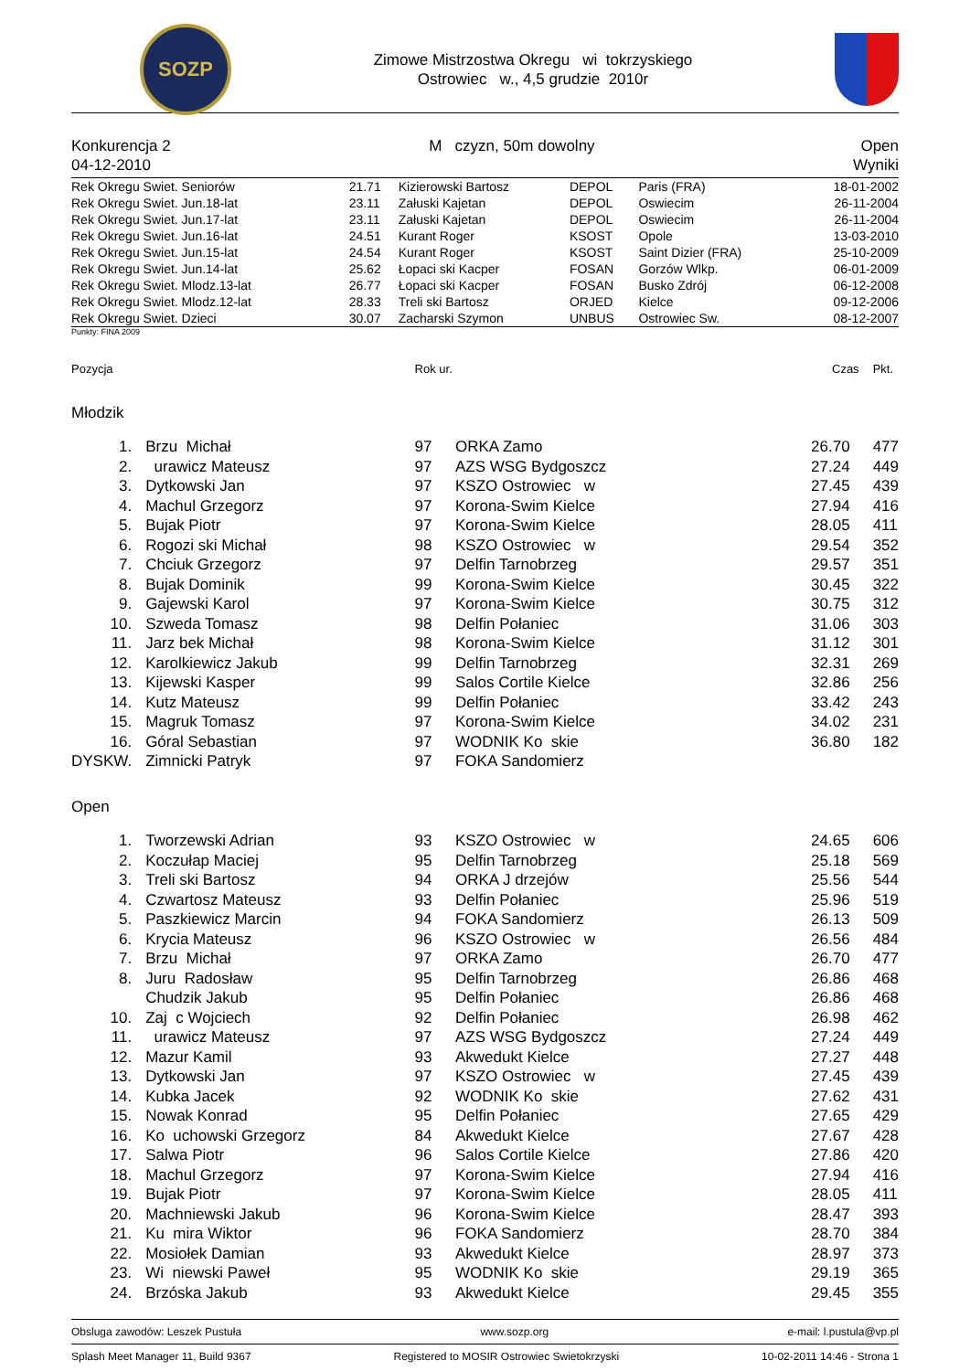SOZP
Zimowe Mistrzostwa Okregu wi tokrzyskiego
Ostrowiec w., 4,5 grudzie 2010r
Konkurencja 2
04-12-2010
M czyzn, 50m dowolny Open
Wyniki
| Rek Okregu Swiet. Seniorów | 21.71 | Kizierowski Bartosz | DEPOL | Paris (FRA) | 18-01-2002 |
| Rek Okregu Swiet. Jun.18-lat | 23.11 | Załuski Kajetan | DEPOL | Oswiecim | 26-11-2004 |
| Rek Okregu Swiet. Jun.17-lat | 23.11 | Załuski Kajetan | DEPOL | Oswiecim | 26-11-2004 |
| Rek Okregu Swiet. Jun.16-lat | 24.51 | Kurant Roger | KSOST | Opole | 13-03-2010 |
| Rek Okregu Swiet. Jun.15-lat | 24.54 | Kurant Roger | KSOST | Saint Dizier (FRA) | 25-10-2009 |
| Rek Okregu Swiet. Jun.14-lat | 25.62 | Łopaci ski Kacper | FOSAN | Gorzów Wlkp. | 06-01-2009 |
| Rek Okregu Swiet. Mlodz.13-lat | 26.77 | Łopaci ski Kacper | FOSAN | Busko Zdrój | 06-12-2008 |
| Rek Okregu Swiet. Mlodz.12-lat | 28.33 | Treli ski Bartosz | ORJED | Kielce | 09-12-2006 |
| Rek Okregu Swiet. Dzieci | 30.07 | Zacharski Szymon | UNBUS | Ostrowiec Sw. | 08-12-2007 |
Punkty: FINA 2009
| Pozycja | | Rok ur. | | Czas | Pkt. |
| --- | --- | --- | --- | --- | --- |
| Młodzik | | | | | |
| 1. | Brzu Michał | 97 | ORKA Zamo | 26.70 | 477 |
| 2. | urawicz Mateusz | 97 | AZS WSG Bydgoszcz | 27.24 | 449 |
| 3. | Dytkowski Jan | 97 | KSZO Ostrowiec w | 27.45 | 439 |
| 4. | Machul Grzegorz | 97 | Korona-Swim Kielce | 27.94 | 416 |
| 5. | Bujak Piotr | 97 | Korona-Swim Kielce | 28.05 | 411 |
| 6. | Rogozi ski Michał | 98 | KSZO Ostrowiec w | 29.54 | 352 |
| 7. | Chciuk Grzegorz | 97 | Delfin Tarnobrzeg | 29.57 | 351 |
| 8. | Bujak Dominik | 99 | Korona-Swim Kielce | 30.45 | 322 |
| 9. | Gajewski Karol | 97 | Korona-Swim Kielce | 30.75 | 312 |
| 10. | Szweda Tomasz | 98 | Delfin Połaniec | 31.06 | 303 |
| 11. | Jarz bek Michał | 98 | Korona-Swim Kielce | 31.12 | 301 |
| 12. | Karolkiewicz Jakub | 99 | Delfin Tarnobrzeg | 32.31 | 269 |
| 13. | Kijewski Kasper | 99 | Salos Cortile Kielce | 32.86 | 256 |
| 14. | Kutz Mateusz | 99 | Delfin Połaniec | 33.42 | 243 |
| 15. | Magruk Tomasz | 97 | Korona-Swim Kielce | 34.02 | 231 |
| 16. | Góral Sebastian | 97 | WODNIK Ko skie | 36.80 | 182 |
| DYSKW. | Zimnicki Patryk | 97 | FOKA Sandomierz | | |
| Open | | | | | |
| 1. | Tworzewski Adrian | 93 | KSZO Ostrowiec w | 24.65 | 606 |
| 2. | Koczułap Maciej | 95 | Delfin Tarnobrzeg | 25.18 | 569 |
| 3. | Treli ski Bartosz | 94 | ORKA J drzejów | 25.56 | 544 |
| 4. | Czwartosz Mateusz | 93 | Delfin Połaniec | 25.96 | 519 |
| 5. | Paszkiewicz Marcin | 94 | FOKA Sandomierz | 26.13 | 509 |
| 6. | Krycia Mateusz | 96 | KSZO Ostrowiec w | 26.56 | 484 |
| 7. | Brzu Michał | 97 | ORKA Zamo | 26.70 | 477 |
| 8. | Juru Radosław | 95 | Delfin Tarnobrzeg | 26.86 | 468 |
| | Chudzik Jakub | 95 | Delfin Połaniec | 26.86 | 468 |
| 10. | Zaj c Wojciech | 92 | Delfin Połaniec | 26.98 | 462 |
| 11. | urawicz Mateusz | 97 | AZS WSG Bydgoszcz | 27.24 | 449 |
| 12. | Mazur Kamil | 93 | Akwedukt Kielce | 27.27 | 448 |
| 13. | Dytkowski Jan | 97 | KSZO Ostrowiec w | 27.45 | 439 |
| 14. | Kubka Jacek | 92 | WODNIK Ko skie | 27.62 | 431 |
| 15. | Nowak Konrad | 95 | Delfin Połaniec | 27.65 | 429 |
| 16. | Ko uchowski Grzegorz | 84 | Akwedukt Kielce | 27.67 | 428 |
| 17. | Salwa Piotr | 96 | Salos Cortile Kielce | 27.86 | 420 |
| 18. | Machul Grzegorz | 97 | Korona-Swim Kielce | 27.94 | 416 |
| 19. | Bujak Piotr | 97 | Korona-Swim Kielce | 28.05 | 411 |
| 20. | Machniewski Jakub | 96 | Korona-Swim Kielce | 28.47 | 393 |
| 21. | Ku mira Wiktor | 96 | FOKA Sandomierz | 28.70 | 384 |
| 22. | Mosiołek Damian | 93 | Akwedukt Kielce | 28.97 | 373 |
| 23. | Wi niewski Paweł | 95 | WODNIK Ko skie | 29.19 | 365 |
| 24. | Brzóska Jakub | 93 | Akwedukt Kielce | 29.45 | 355 |
Obsluga zawodów: Leszek Pustuła www.sozp.org e-mail: l.pustula@vp.pl
Splash Meet Manager 11, Build 9367 Registered to MOSIR Ostrowiec Swietokrzyski 10-02-2011 14:46 - Strona 1